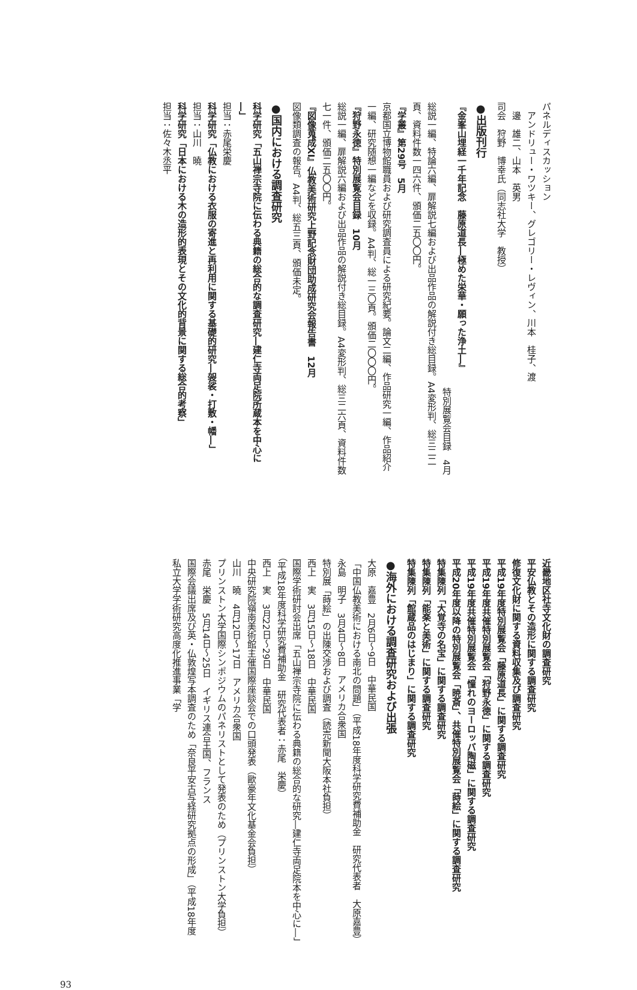パネルディスカッション
アンドリュー・ワツキー、グレゴリー・レヴィン、川本　桂子、渡
邊　雄二、山本　英男
司会　狩野　博幸氏（同志社大学　教授）
●出版刊行
『金峯山埋経一千年記念　藤原道長―極めた栄華・願った浄土―』
特別展覧会目録　4月
総説一編、特論六編、扉解説七編および出品作品の解説付き総目録。A4変形判、総三二二頁、資料件数一四六件、頒価二五〇〇円。
『学叢』第29号　5月
京都国立博物館職員および研究調査員による研究紀要。論文二編、作品研究一編、作品紹介一編、研究随想一編などを収録。A4判、総一三〇頁。頒価二〇〇〇円。
『狩野永徳』特別展覧会目録　10月
総説一編、扉解説六編および出品作品の解説付き総目録。A4変形判、総三二六頁、資料件数七一件、頒価二五〇〇円。
『図像蒐成XI』仏教美術研究上野記念財団助成研究会報告書　12月
図像類調査の報告。A4判、総五三頁、頒価未定。
●国内における調査研究
科学研究「五山禅宗寺院に伝わる典籍の総合的な調査研究―建仁寺両足院所蔵本を中心に―」
担当：赤尾栄慶
科学研究「仏教における衣服の寄進と再利用に関する基礎的研究―袈裟・打敷・幡―」
担当：山川　曉
科学研究「日本における木の造形的表現とその文化的背景に関する総合的考察」
担当：佐々木丞平
近畿地区社寺文化財の調査研究
平安仏教とその造形に関する調査研究
修復文化財に関する資料収集及び調査研究
平成19年度特別展覧会「藤原道長」に関する調査研究
平成19年度共催特別展覧会「狩野永徳」に関する調査研究
平成19年度共催特別展覧会「憧れのヨーロッパ陶磁」に関する調査研究
平成20年度以降の特別展覧会「暁斎」、共催特別展覧会「蒔絵」に関する調査研究
特集陳列「大覚寺の名宝」に関する調査研究
特集陳列「能楽と美術」に関する調査研究
特集陳列「館蔵品のはじまり」に関する調査研究
●海外における調査研究および出張
大原　嘉豊　2月6日～9日　中華民国
「中国仏教美術における南北の問題」（平成18年度科学研究費補助金　研究代表者　大原嘉豊）
永島　明子　3月4日～8日　アメリカ合衆国
特別展「蒔絵」の出陳交渉および調査（読売新聞大阪本社負担）
西上　実　3月15日～18日　中華民国
国際学術研討会出席「五山禅宗寺院に伝わる典籍の総合的な研究―建仁寺両足院本を中心に―」（平成18年度科学研究費補助金　研究代表者：赤尾　栄慶）
西上　実　3月22日～29日　中華民国
中央研究院嶺南美術館主催国際座談会での口頭発表（歐豪年文化基金会負担）
山川　曉　4月12日～17日　アメリカ合衆国
プリンストン大学国際シンポジウムのパネリストとして発表のため（プリンストン大学負担）
赤尾　栄慶　5月14日～25日　イギリス連合王国、フランス
国際会議出席及び英・仏敦煌写本調査のため「奈良平安古写経研究拠点の形成」（平成18年度私立大学学術研究高度化推進事業「学
93